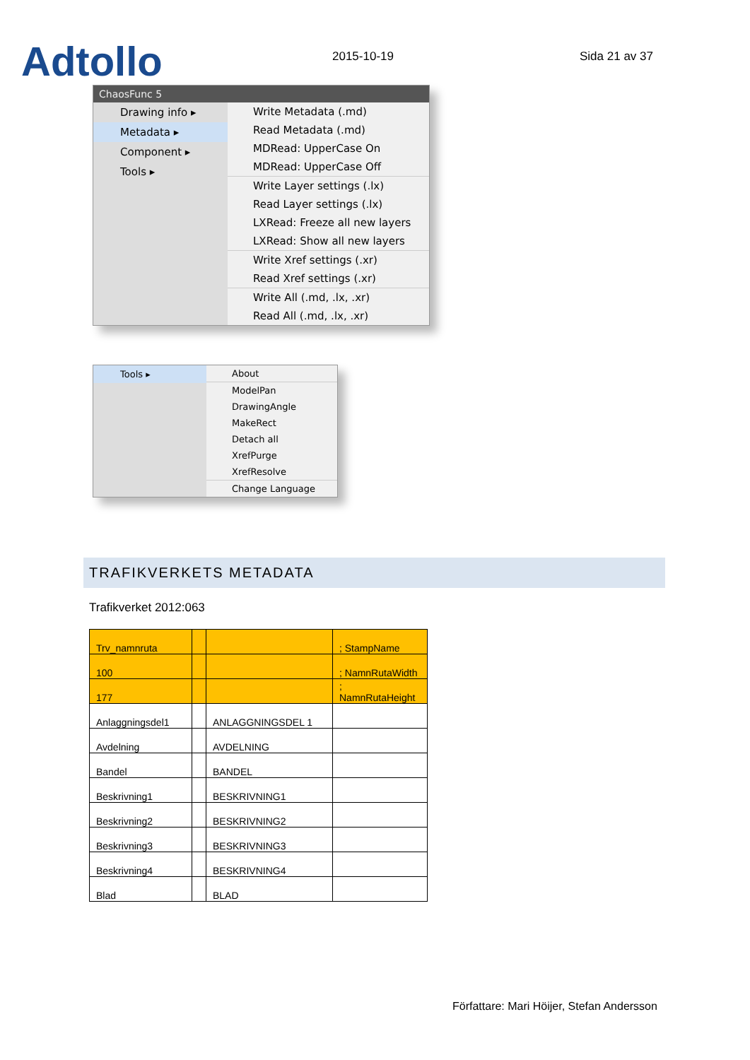Adtollo
2015-10-19
Sida 21 av 37
ChaosFunc 5
Drawing info ▸
Metadata ▸
Component ▸
Tools ▸
Write Metadata (.md)
Read Metadata (.md)
MDRead: UpperCase On
MDRead: UpperCase Off
Write Layer settings (.lx)
Read Layer settings (.lx)
LXRead: Freeze all new layers
LXRead: Show all new layers
Write Xref settings (.xr)
Read Xref settings (.xr)
Write All (.md, .lx, .xr)
Read All (.md, .lx, .xr)
Tools ▸ About
ModelPan
DrawingAngle
MakeRect
Detach all
XrefPurge
XrefResolve
Change Language
TRAFIKVERKETS METADATA
Trafikverket 2012:063
| Trv_namnruta | | | ; StampName |
| 100 | | | ; NamnRutaWidth |
| 177 | | | ; NamnRutaHeight |
| Anlaggningsdel1 | | ANLAGGNINGSDEL 1 | |
| Avdelning | | AVDELNING | |
| Bandel | | BANDEL | |
| Beskrivning1 | | BESKRIVNING1 | |
| Beskrivning2 | | BESKRIVNING2 | |
| Beskrivning3 | | BESKRIVNING3 | |
| Beskrivning4 | | BESKRIVNING4 | |
| Blad | | BLAD | |
Författare: Mari Höijer, Stefan Andersson